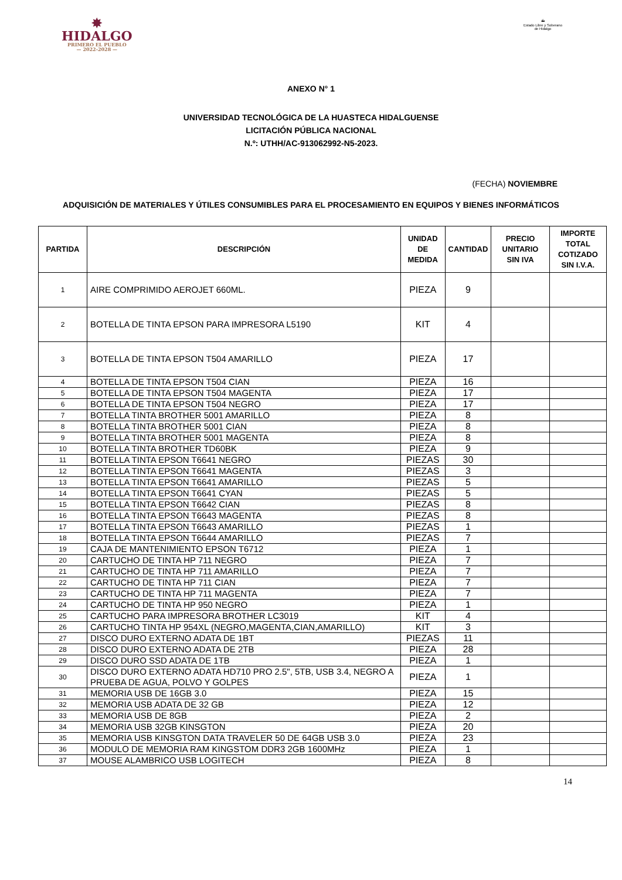✸
HIDALGO
PRIMERO EL PUEBLO
— 2022-2028 —
⛰
Estado Libre y Soberano de Hidalgo
ANEXO N° 1
UNIVERSIDAD TECNOLÓGICA DE LA HUASTECA HIDALGUENSE
LICITACIÓN PÚBLICA NACIONAL
N.º: UTHH/AC-913062992-N5-2023.
(FECHA) NOVIEMBRE
ADQUISICIÓN DE MATERIALES Y ÚTILES CONSUMIBLES PARA EL PROCESAMIENTO EN EQUIPOS Y BIENES INFORMÁTICOS
| PARTIDA | DESCRIPCIÓN | UNIDAD DE MEDIDA | CANTIDAD | PRECIO UNITARIO SIN IVA | IMPORTE TOTAL COTIZADO SIN I.V.A. |
| --- | --- | --- | --- | --- | --- |
| 1 | AIRE COMPRIMIDO AEROJET 660ML. | PIEZA | 9 | | |
| 2 | BOTELLA DE TINTA EPSON PARA IMPRESORA L5190 | KIT | 4 | | |
| 3 | BOTELLA DE TINTA EPSON T504 AMARILLO | PIEZA | 17 | | |
| 4 | BOTELLA DE TINTA EPSON T504 CIAN | PIEZA | 16 | | |
| 5 | BOTELLA DE TINTA EPSON T504 MAGENTA | PIEZA | 17 | | |
| 6 | BOTELLA DE TINTA EPSON T504 NEGRO | PIEZA | 17 | | |
| 7 | BOTELLA TINTA BROTHER 5001 AMARILLO | PIEZA | 8 | | |
| 8 | BOTELLA TINTA BROTHER 5001 CIAN | PIEZA | 8 | | |
| 9 | BOTELLA TINTA BROTHER 5001 MAGENTA | PIEZA | 8 | | |
| 10 | BOTELLA TINTA BROTHER TD60BK | PIEZA | 9 | | |
| 11 | BOTELLA TINTA EPSON T6641 NEGRO | PIEZAS | 30 | | |
| 12 | BOTELLA TINTA EPSON T6641 MAGENTA | PIEZAS | 3 | | |
| 13 | BOTELLA TINTA EPSON T6641 AMARILLO | PIEZAS | 5 | | |
| 14 | BOTELLA TINTA EPSON T6641 CYAN | PIEZAS | 5 | | |
| 15 | BOTELLA TINTA EPSON T6642 CIAN | PIEZAS | 8 | | |
| 16 | BOTELLA TINTA EPSON T6643 MAGENTA | PIEZAS | 8 | | |
| 17 | BOTELLA TINTA EPSON T6643 AMARILLO | PIEZAS | 1 | | |
| 18 | BOTELLA TINTA EPSON T6644 AMARILLO | PIEZAS | 7 | | |
| 19 | CAJA DE MANTENIMIENTO EPSON T6712 | PIEZA | 1 | | |
| 20 | CARTUCHO DE TINTA HP 711 NEGRO | PIEZA | 7 | | |
| 21 | CARTUCHO DE TINTA HP 711 AMARILLO | PIEZA | 7 | | |
| 22 | CARTUCHO DE TINTA HP 711 CIAN | PIEZA | 7 | | |
| 23 | CARTUCHO DE TINTA HP 711 MAGENTA | PIEZA | 7 | | |
| 24 | CARTUCHO DE TINTA HP 950 NEGRO | PIEZA | 1 | | |
| 25 | CARTUCHO PARA IMPRESORA BROTHER LC3019 | KIT | 4 | | |
| 26 | CARTUCHO TINTA HP 954XL (NEGRO,MAGENTA,CIAN,AMARILLO) | KIT | 3 | | |
| 27 | DISCO DURO EXTERNO ADATA DE 1BT | PIEZAS | 11 | | |
| 28 | DISCO DURO EXTERNO ADATA DE 2TB | PIEZA | 28 | | |
| 29 | DISCO DURO SSD ADATA DE 1TB | PIEZA | 1 | | |
| 30 | DISCO DURO EXTERNO ADATA HD710 PRO 2.5", 5TB, USB 3.4, NEGRO A PRUEBA DE AGUA, POLVO Y GOLPES | PIEZA | 1 | | |
| 31 | MEMORIA USB DE 16GB 3.0 | PIEZA | 15 | | |
| 32 | MEMORIA USB ADATA DE 32 GB | PIEZA | 12 | | |
| 33 | MEMORIA USB DE 8GB | PIEZA | 2 | | |
| 34 | MEMORIA USB 32GB KINSGTON | PIEZA | 20 | | |
| 35 | MEMORIA USB KINSGTON DATA TRAVELER 50 DE 64GB USB 3.0 | PIEZA | 23 | | |
| 36 | MODULO DE MEMORIA RAM KINGSTOM DDR3 2GB 1600MHz | PIEZA | 1 | | |
| 37 | MOUSE ALAMBRICO USB LOGITECH | PIEZA | 8 | | |
14